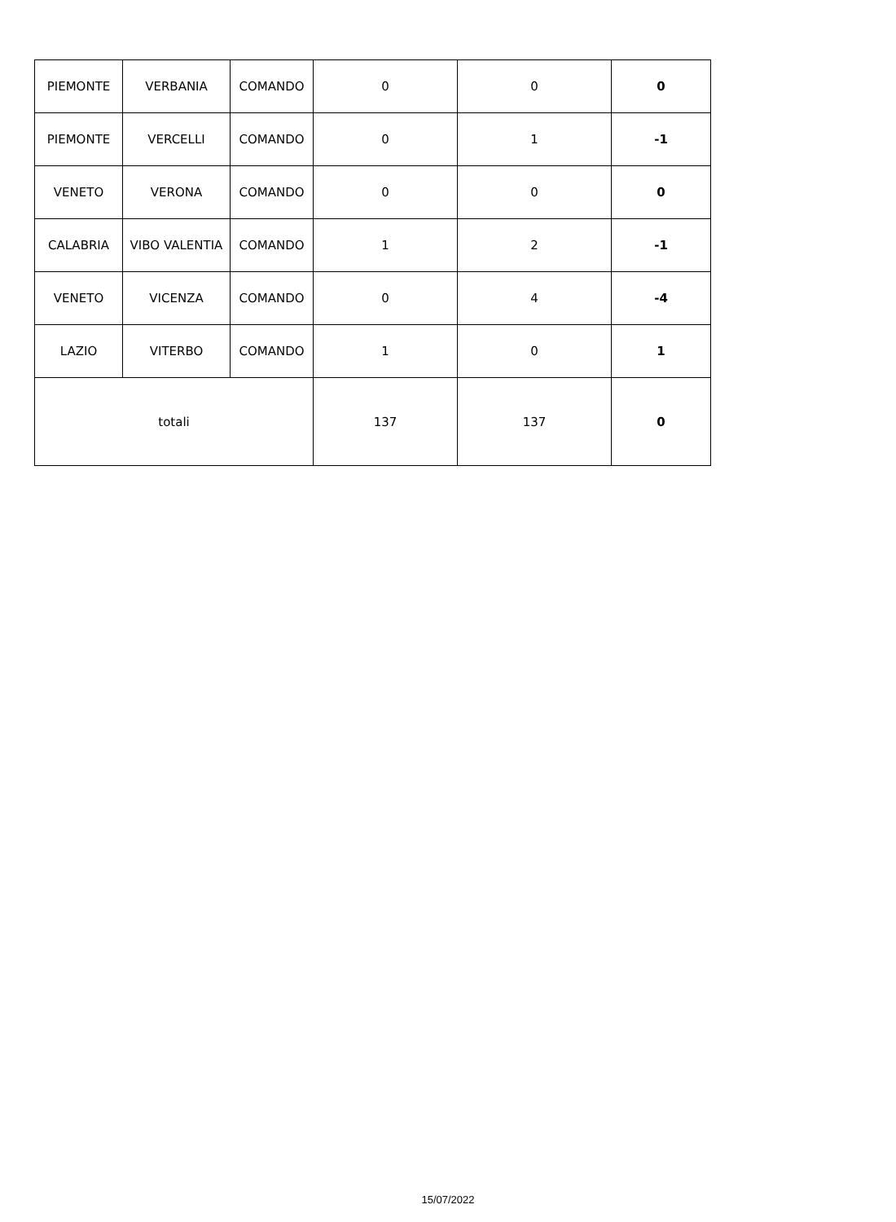| PIEMONTE | VERBANIA | COMANDO | 0 | 0 | 0 |
| PIEMONTE | VERCELLI | COMANDO | 0 | 1 | -1 |
| VENETO | VERONA | COMANDO | 0 | 0 | 0 |
| CALABRIA | VIBO VALENTIA | COMANDO | 1 | 2 | -1 |
| VENETO | VICENZA | COMANDO | 0 | 4 | -4 |
| LAZIO | VITERBO | COMANDO | 1 | 0 | 1 |
| totali | | | 137 | 137 | 0 |
15/07/2022